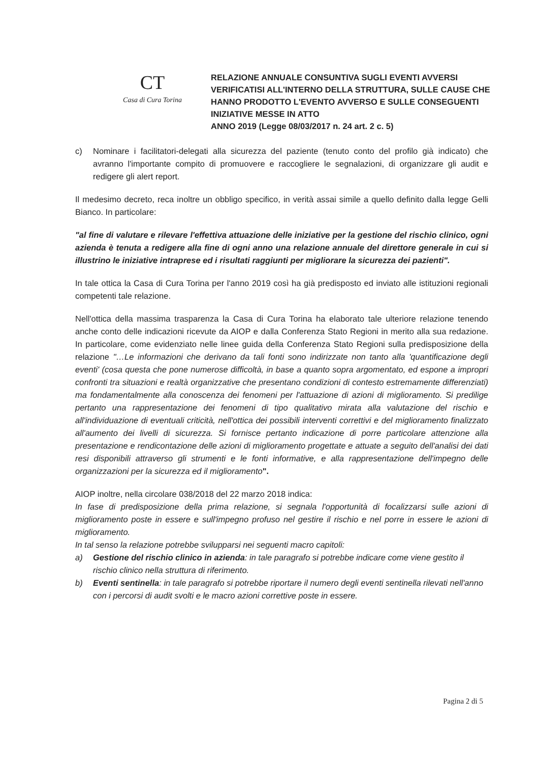CT
Casa di Cura Torina
RELAZIONE ANNUALE CONSUNTIVA SUGLI EVENTI AVVERSI
VERIFICATISI ALL'INTERNO DELLA STRUTTURA, SULLE CAUSE CHE
HANNO PRODOTTO L'EVENTO AVVERSO E SULLE CONSEGUENTI
INIZIATIVE MESSE IN ATTO
ANNO 2019 (Legge 08/03/2017 n. 24 art. 2 c. 5)
c) Nominare i facilitatori-delegati alla sicurezza del paziente (tenuto conto del profilo già indicato) che avranno l'importante compito di promuovere e raccogliere le segnalazioni, di organizzare gli audit e redigere gli alert report.
Il medesimo decreto, reca inoltre un obbligo specifico, in verità assai simile a quello definito dalla legge Gelli Bianco. In particolare:
"al fine di valutare e rilevare l'effettiva attuazione delle iniziative per la gestione del rischio clinico, ogni azienda è tenuta a redigere alla fine di ogni anno una relazione annuale del direttore generale in cui si illustrino le iniziative intraprese ed i risultati raggiunti per migliorare la sicurezza dei pazienti".
In tale ottica la Casa di Cura Torina per l'anno 2019 così ha già predisposto ed inviato alle istituzioni regionali competenti tale relazione.
Nell'ottica della massima trasparenza la Casa di Cura Torina ha elaborato tale ulteriore relazione tenendo anche conto delle indicazioni ricevute da AIOP e dalla Conferenza Stato Regioni in merito alla sua redazione. In particolare, come evidenziato nelle linee guida della Conferenza Stato Regioni sulla predisposizione della relazione "…Le informazioni che derivano da tali fonti sono indirizzate non tanto alla 'quantificazione degli eventi' (cosa questa che pone numerose difficoltà, in base a quanto sopra argomentato, ed espone a impropri confronti tra situazioni e realtà organizzative che presentano condizioni di contesto estremamente differenziati) ma fondamentalmente alla conoscenza dei fenomeni per l'attuazione di azioni di miglioramento. Si predilige pertanto una rappresentazione dei fenomeni di tipo qualitativo mirata alla valutazione del rischio e all'individuazione di eventuali criticità, nell'ottica dei possibili interventi correttivi e del miglioramento finalizzato all'aumento dei livelli di sicurezza. Si fornisce pertanto indicazione di porre particolare attenzione alla presentazione e rendicontazione delle azioni di miglioramento progettate e attuate a seguito dell'analisi dei dati resi disponibili attraverso gli strumenti e le fonti informative, e alla rappresentazione dell'impegno delle organizzazioni per la sicurezza ed il miglioramento".
AIOP inoltre, nella circolare 038/2018 del 22 marzo 2018 indica:
In fase di predisposizione della prima relazione, si segnala l'opportunità di focalizzarsi sulle azioni di miglioramento poste in essere e sull'impegno profuso nel gestire il rischio e nel porre in essere le azioni di miglioramento.
In tal senso la relazione potrebbe svilupparsi nei seguenti macro capitoli:
a) Gestione del rischio clinico in azienda: in tale paragrafo si potrebbe indicare come viene gestito il rischio clinico nella struttura di riferimento.
b) Eventi sentinella: in tale paragrafo si potrebbe riportare il numero degli eventi sentinella rilevati nell'anno con i percorsi di audit svolti e le macro azioni correttive poste in essere.
Pagina 2 di 5